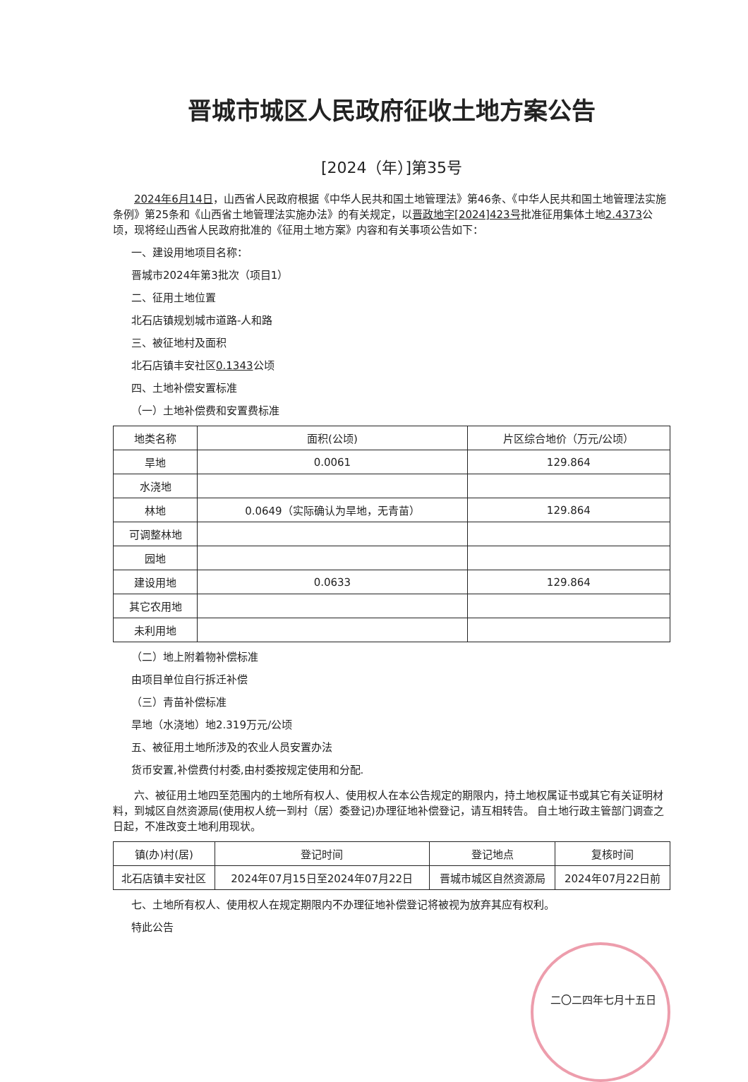晋城市城区人民政府征收土地方案公告
[2024（年）]第35号
2024年6月14日，山西省人民政府根据《中华人民共和国土地管理法》第46条、《中华人民共和国土地管理法实施条例》第25条和《山西省土地管理法实施办法》的有关规定，以晋政地字[2024]423号批准征用集体土地2.4373公顷，现将经山西省人民政府批准的《征用土地方案》内容和有关事项公告如下：
一、建设用地项目名称：
晋城市2024年第3批次（项目1）
二、征用土地位置
北石店镇规划城市道路-人和路
三、被征地村及面积
北石店镇丰安社区0.1343公顷
四、土地补偿安置标准
（一）土地补偿费和安置费标准
| 地类名称 | 面积(公顷) | 片区综合地价（万元/公顷） |
| --- | --- | --- |
| 旱地 | 0.0061 | 129.864 |
| 水浇地 | | |
| 林地 | 0.0649（实际确认为旱地，无青苗） | 129.864 |
| 可调整林地 | | |
| 园地 | | |
| 建设用地 | 0.0633 | 129.864 |
| 其它农用地 | | |
| 未利用地 | | |
（二）地上附着物补偿标准
由项目单位自行拆迁补偿
（三）青苗补偿标准
旱地（水浇地）地2.319万元/公顷
五、被征用土地所涉及的农业人员安置办法
货币安置,补偿费付村委,由村委按规定使用和分配.
六、被征用土地四至范围内的土地所有权人、使用权人在本公告规定的期限内，持土地权属证书或其它有关证明材料，到城区自然资源局(使用权人统一到村（居）委登记)办理征地补偿登记，请互相转告。 自土地行政主管部门调查之日起，不准改变土地利用现状。
| 镇(办)村(居) | 登记时间 | 登记地点 | 复核时间 |
| --- | --- | --- | --- |
| 北石店镇丰安社区 | 2024年07月15日至2024年07月22日 | 晋城市城区自然资源局 | 2024年07月22日前 |
七、土地所有权人、使用权人在规定期限内不办理征地补偿登记将被视为放弃其应有权利。
特此公告
二〇二四年七月十五日